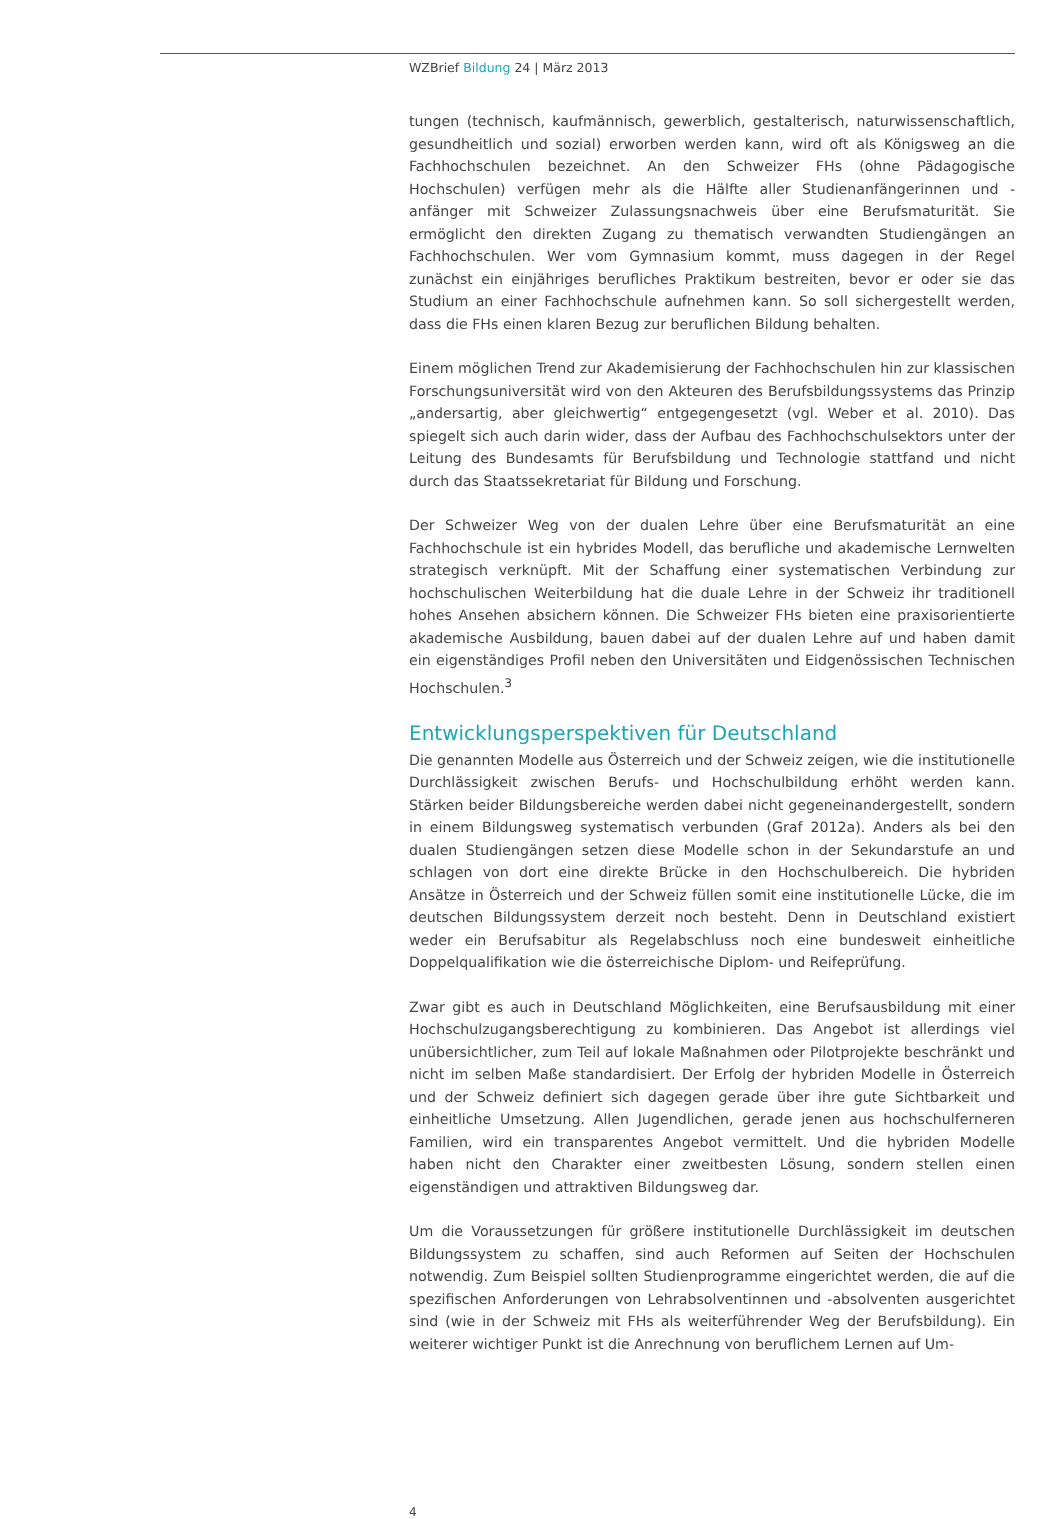WZBrief Bildung 24 | März 2013
tungen (technisch, kaufmännisch, gewerblich, gestalterisch, naturwissenschaftlich, gesundheitlich und sozial) erworben werden kann, wird oft als Königsweg an die Fachhochschulen bezeichnet. An den Schweizer FHs (ohne Pädagogische Hochschulen) verfügen mehr als die Hälfte aller Studienanfängerinnen und -anfänger mit Schweizer Zulassungsnachweis über eine Berufsmaturität. Sie ermöglicht den direkten Zugang zu thematisch verwandten Studiengängen an Fachhochschulen. Wer vom Gymnasium kommt, muss dagegen in der Regel zunächst ein einjähriges berufliches Praktikum bestreiten, bevor er oder sie das Studium an einer Fachhochschule aufnehmen kann. So soll sichergestellt werden, dass die FHs einen klaren Bezug zur beruflichen Bildung behalten.
Einem möglichen Trend zur Akademisierung der Fachhochschulen hin zur klassischen Forschungsuniversität wird von den Akteuren des Berufsbildungssystems das Prinzip „andersartig, aber gleichwertig“ entgegengesetzt (vgl. Weber et al. 2010). Das spiegelt sich auch darin wider, dass der Aufbau des Fachhochschulsektors unter der Leitung des Bundesamts für Berufsbildung und Technologie stattfand und nicht durch das Staatssekretariat für Bildung und Forschung.
Der Schweizer Weg von der dualen Lehre über eine Berufsmaturität an eine Fachhochschule ist ein hybrides Modell, das berufliche und akademische Lernwelten strategisch verknüpft. Mit der Schaffung einer systematischen Verbindung zur hochschulischen Weiterbildung hat die duale Lehre in der Schweiz ihr traditionell hohes Ansehen absichern können. Die Schweizer FHs bieten eine praxisorientierte akademische Ausbildung, bauen dabei auf der dualen Lehre auf und haben damit ein eigenständiges Profil neben den Universitäten und Eidgenössischen Technischen Hochschulen.<sup>3</sup>
Entwicklungsperspektiven für Deutschland
Die genannten Modelle aus Österreich und der Schweiz zeigen, wie die institutionelle Durchlässigkeit zwischen Berufs- und Hochschulbildung erhöht werden kann. Stärken beider Bildungsbereiche werden dabei nicht gegeneinandergestellt, sondern in einem Bildungsweg systematisch verbunden (Graf 2012a). Anders als bei den dualen Studiengängen setzen diese Modelle schon in der Sekundarstufe an und schlagen von dort eine direkte Brücke in den Hochschulbereich. Die hybriden Ansätze in Österreich und der Schweiz füllen somit eine institutionelle Lücke, die im deutschen Bildungssystem derzeit noch besteht. Denn in Deutschland existiert weder ein Berufsabitur als Regelabschluss noch eine bundesweit einheitliche Doppelqualifikation wie die österreichische Diplom- und Reifeprüfung.
Zwar gibt es auch in Deutschland Möglichkeiten, eine Berufsausbildung mit einer Hochschulzugangsberechtigung zu kombinieren. Das Angebot ist allerdings viel unübersichtlicher, zum Teil auf lokale Maßnahmen oder Pilotprojekte beschränkt und nicht im selben Maße standardisiert. Der Erfolg der hybriden Modelle in Österreich und der Schweiz definiert sich dagegen gerade über ihre gute Sichtbarkeit und einheitliche Umsetzung. Allen Jugendlichen, gerade jenen aus hochschulferneren Familien, wird ein transparentes Angebot vermittelt. Und die hybriden Modelle haben nicht den Charakter einer zweitbesten Lösung, sondern stellen einen eigenständigen und attraktiven Bildungsweg dar.
Um die Voraussetzungen für größere institutionelle Durchlässigkeit im deutschen Bildungssystem zu schaffen, sind auch Reformen auf Seiten der Hochschulen notwendig. Zum Beispiel sollten Studienprogramme eingerichtet werden, die auf die spezifischen Anforderungen von Lehrabsolventinnen und -absolventen ausgerichtet sind (wie in der Schweiz mit FHs als weiterführender Weg der Berufsbildung). Ein weiterer wichtiger Punkt ist die Anrechnung von beruflichem Lernen auf Um-
4